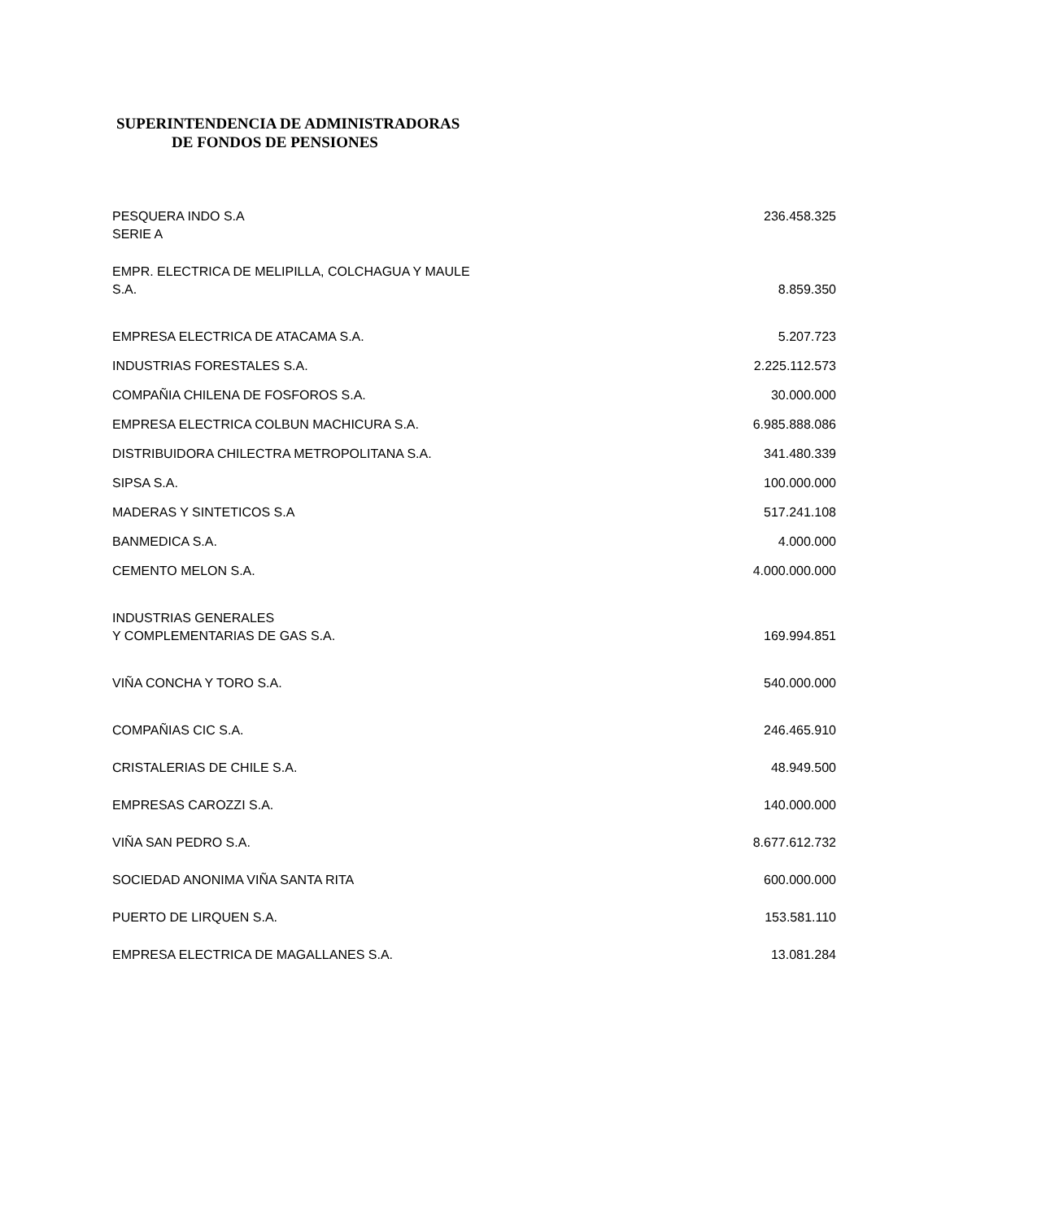SUPERINTENDENCIA DE ADMINISTRADORAS
DE FONDOS DE PENSIONES
| PESQUERA INDO S.A SERIE A | 236.458.325 |
| EMPR. ELECTRICA DE MELIPILLA, COLCHAGUA Y MAULE S.A. | 8.859.350 |
| EMPRESA ELECTRICA DE ATACAMA S.A. | 5.207.723 |
| INDUSTRIAS FORESTALES S.A. | 2.225.112.573 |
| COMPAÑIA CHILENA DE FOSFOROS S.A. | 30.000.000 |
| EMPRESA ELECTRICA COLBUN MACHICURA S.A. | 6.985.888.086 |
| DISTRIBUIDORA CHILECTRA METROPOLITANA S.A. | 341.480.339 |
| SIPSA S.A. | 100.000.000 |
| MADERAS Y SINTETICOS S.A | 517.241.108 |
| BANMEDICA S.A. | 4.000.000 |
| CEMENTO MELON S.A. | 4.000.000.000 |
| INDUSTRIAS GENERALES Y COMPLEMENTARIAS DE GAS S.A. | 169.994.851 |
| VIÑA CONCHA Y TORO S.A. | 540.000.000 |
| COMPAÑIAS CIC S.A. | 246.465.910 |
| CRISTALERIAS DE CHILE S.A. | 48.949.500 |
| EMPRESAS CAROZZI S.A. | 140.000.000 |
| VIÑA SAN PEDRO S.A. | 8.677.612.732 |
| SOCIEDAD ANONIMA VIÑA SANTA RITA | 600.000.000 |
| PUERTO DE LIRQUEN S.A. | 153.581.110 |
| EMPRESA ELECTRICA DE MAGALLANES S.A. | 13.081.284 |